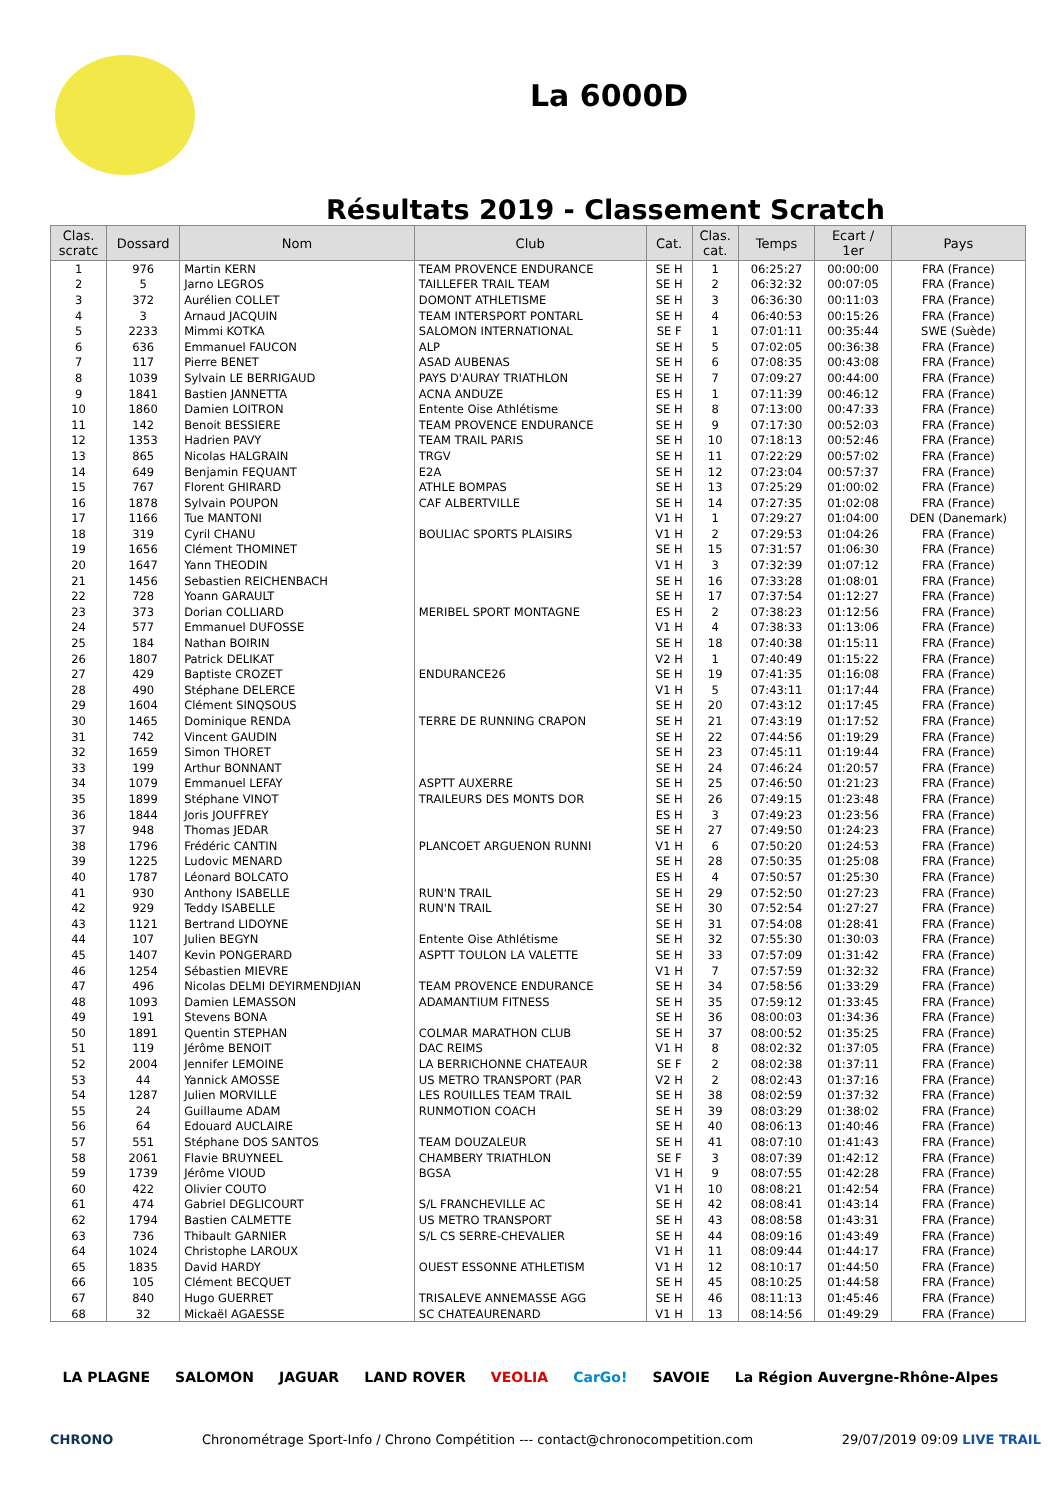La 6000D
Résultats 2019 - Classement Scratch
| Clas. scratc | Dossard | Nom | Club | Cat. | Clas. cat. | Temps | Ecart / 1er | Pays |
| --- | --- | --- | --- | --- | --- | --- | --- | --- |
| 1 | 976 | Martin KERN | TEAM PROVENCE ENDURANCE | SE H | 1 | 06:25:27 | 00:00:00 | FRA (France) |
| 2 | 5 | Jarno LEGROS | TAILLEFER TRAIL TEAM | SE H | 2 | 06:32:32 | 00:07:05 | FRA (France) |
| 3 | 372 | Aurélien COLLET | DOMONT ATHLETISME | SE H | 3 | 06:36:30 | 00:11:03 | FRA (France) |
| 4 | 3 | Arnaud JACQUIN | TEAM INTERSPORT PONTARL | SE H | 4 | 06:40:53 | 00:15:26 | FRA (France) |
| 5 | 2233 | Mimmi KOTKA | SALOMON INTERNATIONAL | SE F | 1 | 07:01:11 | 00:35:44 | SWE (Suède) |
| 6 | 636 | Emmanuel FAUCON | ALP | SE H | 5 | 07:02:05 | 00:36:38 | FRA (France) |
| 7 | 117 | Pierre BENET | ASAD AUBENAS | SE H | 6 | 07:08:35 | 00:43:08 | FRA (France) |
| 8 | 1039 | Sylvain LE BERRIGAUD | PAYS D'AURAY TRIATHLON | SE H | 7 | 07:09:27 | 00:44:00 | FRA (France) |
| 9 | 1841 | Bastien JANNETTA | ACNA ANDUZE | ES H | 1 | 07:11:39 | 00:46:12 | FRA (France) |
| 10 | 1860 | Damien LOITRON | Entente Oise Athlétisme | SE H | 8 | 07:13:00 | 00:47:33 | FRA (France) |
| 11 | 142 | Benoit BESSIERE | TEAM PROVENCE ENDURANCE | SE H | 9 | 07:17:30 | 00:52:03 | FRA (France) |
| 12 | 1353 | Hadrien PAVY | TEAM TRAIL PARIS | SE H | 10 | 07:18:13 | 00:52:46 | FRA (France) |
| 13 | 865 | Nicolas HALGRAIN | TRGV | SE H | 11 | 07:22:29 | 00:57:02 | FRA (France) |
| 14 | 649 | Benjamin FEQUANT | E2A | SE H | 12 | 07:23:04 | 00:57:37 | FRA (France) |
| 15 | 767 | Florent GHIRARD | ATHLE BOMPAS | SE H | 13 | 07:25:29 | 01:00:02 | FRA (France) |
| 16 | 1878 | Sylvain POUPON | CAF ALBERTVILLE | SE H | 14 | 07:27:35 | 01:02:08 | FRA (France) |
| 17 | 1166 | Tue MANTONI | | V1 H | 1 | 07:29:27 | 01:04:00 | DEN (Danemark) |
| 18 | 319 | Cyril CHANU | BOULIAC SPORTS PLAISIRS | V1 H | 2 | 07:29:53 | 01:04:26 | FRA (France) |
| 19 | 1656 | Clément THOMINET | | SE H | 15 | 07:31:57 | 01:06:30 | FRA (France) |
| 20 | 1647 | Yann THEODIN | | V1 H | 3 | 07:32:39 | 01:07:12 | FRA (France) |
| 21 | 1456 | Sebastien REICHENBACH | | SE H | 16 | 07:33:28 | 01:08:01 | FRA (France) |
| 22 | 728 | Yoann GARAULT | | SE H | 17 | 07:37:54 | 01:12:27 | FRA (France) |
| 23 | 373 | Dorian COLLIARD | MERIBEL SPORT MONTAGNE | ES H | 2 | 07:38:23 | 01:12:56 | FRA (France) |
| 24 | 577 | Emmanuel DUFOSSE | | V1 H | 4 | 07:38:33 | 01:13:06 | FRA (France) |
| 25 | 184 | Nathan BOIRIN | | SE H | 18 | 07:40:38 | 01:15:11 | FRA (France) |
| 26 | 1807 | Patrick DELIKAT | | V2 H | 1 | 07:40:49 | 01:15:22 | FRA (France) |
| 27 | 429 | Baptiste CROZET | ENDURANCE26 | SE H | 19 | 07:41:35 | 01:16:08 | FRA (France) |
| 28 | 490 | Stéphane DELERCE | | V1 H | 5 | 07:43:11 | 01:17:44 | FRA (France) |
| 29 | 1604 | Clément SINQSOUS | | SE H | 20 | 07:43:12 | 01:17:45 | FRA (France) |
| 30 | 1465 | Dominique RENDA | TERRE DE RUNNING CRAPON | SE H | 21 | 07:43:19 | 01:17:52 | FRA (France) |
| 31 | 742 | Vincent GAUDIN | | SE H | 22 | 07:44:56 | 01:19:29 | FRA (France) |
| 32 | 1659 | Simon THORET | | SE H | 23 | 07:45:11 | 01:19:44 | FRA (France) |
| 33 | 199 | Arthur BONNANT | | SE H | 24 | 07:46:24 | 01:20:57 | FRA (France) |
| 34 | 1079 | Emmanuel LEFAY | ASPTT AUXERRE | SE H | 25 | 07:46:50 | 01:21:23 | FRA (France) |
| 35 | 1899 | Stéphane VINOT | TRAILEURS DES MONTS DOR | SE H | 26 | 07:49:15 | 01:23:48 | FRA (France) |
| 36 | 1844 | Joris JOUFFREY | | ES H | 3 | 07:49:23 | 01:23:56 | FRA (France) |
| 37 | 948 | Thomas JEDAR | | SE H | 27 | 07:49:50 | 01:24:23 | FRA (France) |
| 38 | 1796 | Frédéric CANTIN | PLANCOET ARGUENON RUNNI | V1 H | 6 | 07:50:20 | 01:24:53 | FRA (France) |
| 39 | 1225 | Ludovic MENARD | | SE H | 28 | 07:50:35 | 01:25:08 | FRA (France) |
| 40 | 1787 | Léonard BOLCATO | | ES H | 4 | 07:50:57 | 01:25:30 | FRA (France) |
| 41 | 930 | Anthony ISABELLE | RUN'N TRAIL | SE H | 29 | 07:52:50 | 01:27:23 | FRA (France) |
| 42 | 929 | Teddy ISABELLE | RUN'N TRAIL | SE H | 30 | 07:52:54 | 01:27:27 | FRA (France) |
| 43 | 1121 | Bertrand LIDOYNE | | SE H | 31 | 07:54:08 | 01:28:41 | FRA (France) |
| 44 | 107 | Julien BEGYN | Entente Oise Athlétisme | SE H | 32 | 07:55:30 | 01:30:03 | FRA (France) |
| 45 | 1407 | Kevin PONGERARD | ASPTT TOULON LA VALETTE | SE H | 33 | 07:57:09 | 01:31:42 | FRA (France) |
| 46 | 1254 | Sébastien MIEVRE | | V1 H | 7 | 07:57:59 | 01:32:32 | FRA (France) |
| 47 | 496 | Nicolas DELMI DEYIRMENDJIAN | TEAM PROVENCE ENDURANCE | SE H | 34 | 07:58:56 | 01:33:29 | FRA (France) |
| 48 | 1093 | Damien LEMASSON | ADAMANTIUM FITNESS | SE H | 35 | 07:59:12 | 01:33:45 | FRA (France) |
| 49 | 191 | Stevens BONA | | SE H | 36 | 08:00:03 | 01:34:36 | FRA (France) |
| 50 | 1891 | Quentin STEPHAN | COLMAR MARATHON CLUB | SE H | 37 | 08:00:52 | 01:35:25 | FRA (France) |
| 51 | 119 | Jérôme BENOIT | DAC REIMS | V1 H | 8 | 08:02:32 | 01:37:05 | FRA (France) |
| 52 | 2004 | Jennifer LEMOINE | LA BERRICHONNE CHATEAUR | SE F | 2 | 08:02:38 | 01:37:11 | FRA (France) |
| 53 | 44 | Yannick AMOSSE | US METRO TRANSPORT (PAR | V2 H | 2 | 08:02:43 | 01:37:16 | FRA (France) |
| 54 | 1287 | Julien MORVILLE | LES ROUILLES TEAM TRAIL | SE H | 38 | 08:02:59 | 01:37:32 | FRA (France) |
| 55 | 24 | Guillaume ADAM | RUNMOTION COACH | SE H | 39 | 08:03:29 | 01:38:02 | FRA (France) |
| 56 | 64 | Edouard AUCLAIRE | | SE H | 40 | 08:06:13 | 01:40:46 | FRA (France) |
| 57 | 551 | Stéphane DOS SANTOS | TEAM DOUZALEUR | SE H | 41 | 08:07:10 | 01:41:43 | FRA (France) |
| 58 | 2061 | Flavie BRUYNEEL | CHAMBERY TRIATHLON | SE F | 3 | 08:07:39 | 01:42:12 | FRA (France) |
| 59 | 1739 | Jérôme VIOUD | BGSA | V1 H | 9 | 08:07:55 | 01:42:28 | FRA (France) |
| 60 | 422 | Olivier COUTO | | V1 H | 10 | 08:08:21 | 01:42:54 | FRA (France) |
| 61 | 474 | Gabriel DEGLICOURT | S/L FRANCHEVILLE AC | SE H | 42 | 08:08:41 | 01:43:14 | FRA (France) |
| 62 | 1794 | Bastien CALMETTE | US METRO TRANSPORT | SE H | 43 | 08:08:58 | 01:43:31 | FRA (France) |
| 63 | 736 | Thibault GARNIER | S/L CS SERRE-CHEVALIER | SE H | 44 | 08:09:16 | 01:43:49 | FRA (France) |
| 64 | 1024 | Christophe LAROUX | | V1 H | 11 | 08:09:44 | 01:44:17 | FRA (France) |
| 65 | 1835 | David HARDY | OUEST ESSONNE ATHLETISM | V1 H | 12 | 08:10:17 | 01:44:50 | FRA (France) |
| 66 | 105 | Clément BECQUET | | SE H | 45 | 08:10:25 | 01:44:58 | FRA (France) |
| 67 | 840 | Hugo GUERRET | TRISALEVE ANNEMASSE AGG | SE H | 46 | 08:11:13 | 01:45:46 | FRA (France) |
| 68 | 32 | Mickaël AGAESSE | SC CHATEAURENARD | V1 H | 13 | 08:14:56 | 01:49:29 | FRA (France) |
LA PLAGNE SALOMON JAGUAR LAND ROVER VEOLIA CarGo! SAVOIE La Région Auvergne-Rhône-Alpes
CHRONO Chronométrage Sport-Info / Chrono Compétition --- contact@chronocompetition.com 29/07/2019 09:09 LIVE TRAIL